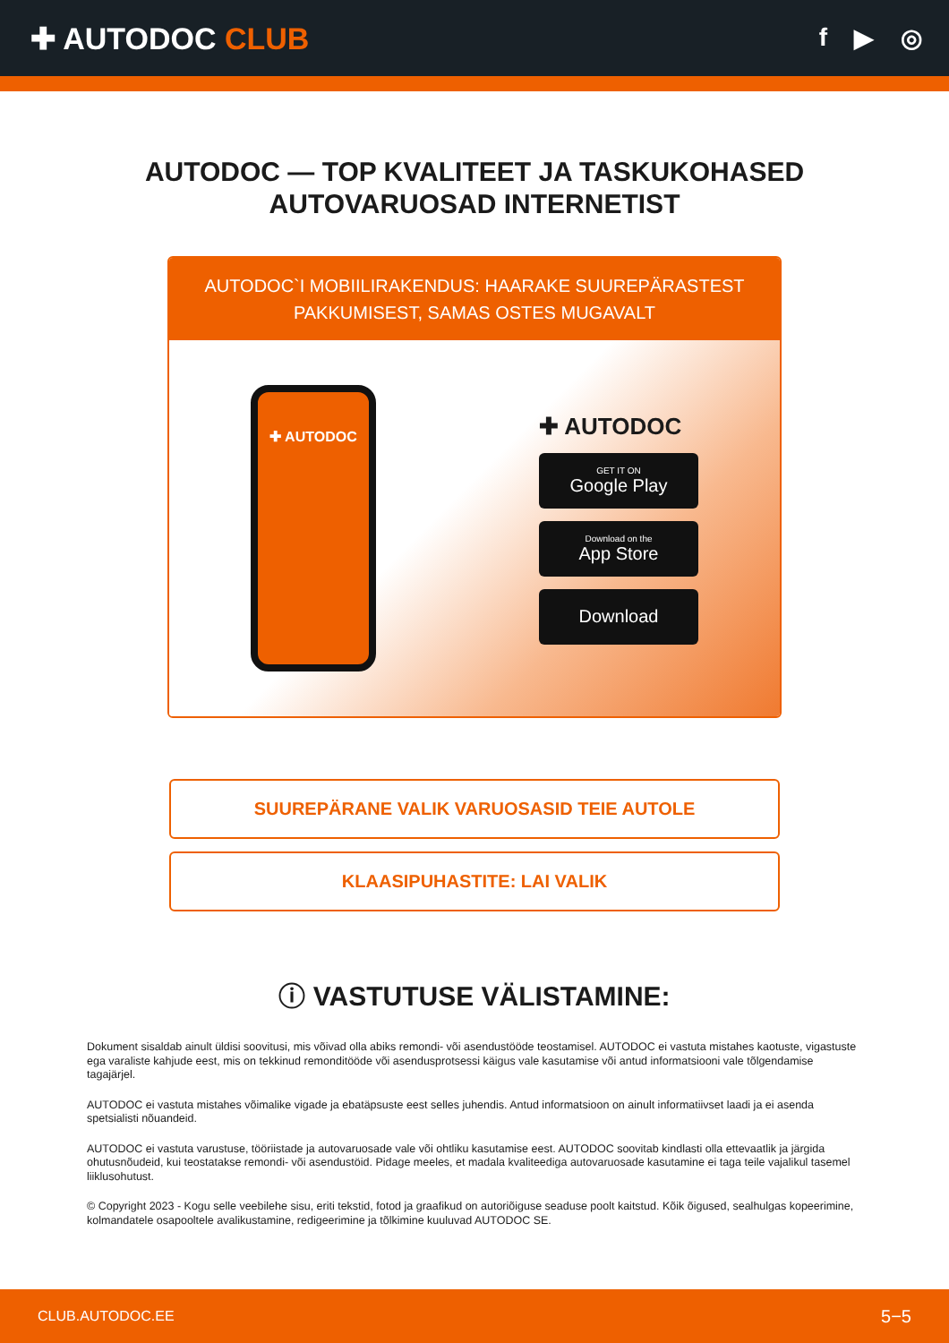✚ AUTODOC CLUB
f ▶ ◎
AUTODOC — TOP KVALITEET JA TASKUKOHASED
AUTOVARUOSAD INTERNETIST
AUTODOC`I MOBIILIRAKENDUS: HAARAKE SUUREPÄRASTEST PAKKUMISEST, SAMAS OSTES MUGAVALT
✚ AUTODOC
✚ AUTODOC
GET IT ON
Google Play
Download on the
App Store
Download
SUUREPÄRANE VALIK VARUOSASID TEIE AUTOLE
KLAASIPUHASTITE: LAI VALIK
ⓘ VASTUTUSE VÄLISTAMINE:
Dokument sisaldab ainult üldisi soovitusi, mis võivad olla abiks remondi- või asendustööde teostamisel. AUTODOC ei vastuta mistahes kaotuste, vigastuste ega varaliste kahjude eest, mis on tekkinud remonditööde või asendusprotsessi käigus vale kasutamise või antud informatsiooni vale tõlgendamise tagajärjel.
AUTODOC ei vastuta mistahes võimalike vigade ja ebatäpsuste eest selles juhendis. Antud informatsioon on ainult informatiivset laadi ja ei asenda spetsialisti nõuandeid.
AUTODOC ei vastuta varustuse, tööriistade ja autovaruosade vale või ohtliku kasutamise eest. AUTODOC soovitab kindlasti olla ettevaatlik ja järgida ohutusnõudeid, kui teostatakse remondi- või asendustöid. Pidage meeles, et madala kvaliteediga autovaruosade kasutamine ei taga teile vajalikul tasemel liiklusohutust.
© Copyright 2023 - Kogu selle veebilehe sisu, eriti tekstid, fotod ja graafikud on autoriõiguse seaduse poolt kaitstud. Kõik õigused, sealhulgas kopeerimine, kolmandatele osapooltele avalikustamine, redigeerimine ja tõlkimine kuuluvad AUTODOC SE.
CLUB.AUTODOC.EE 5−5